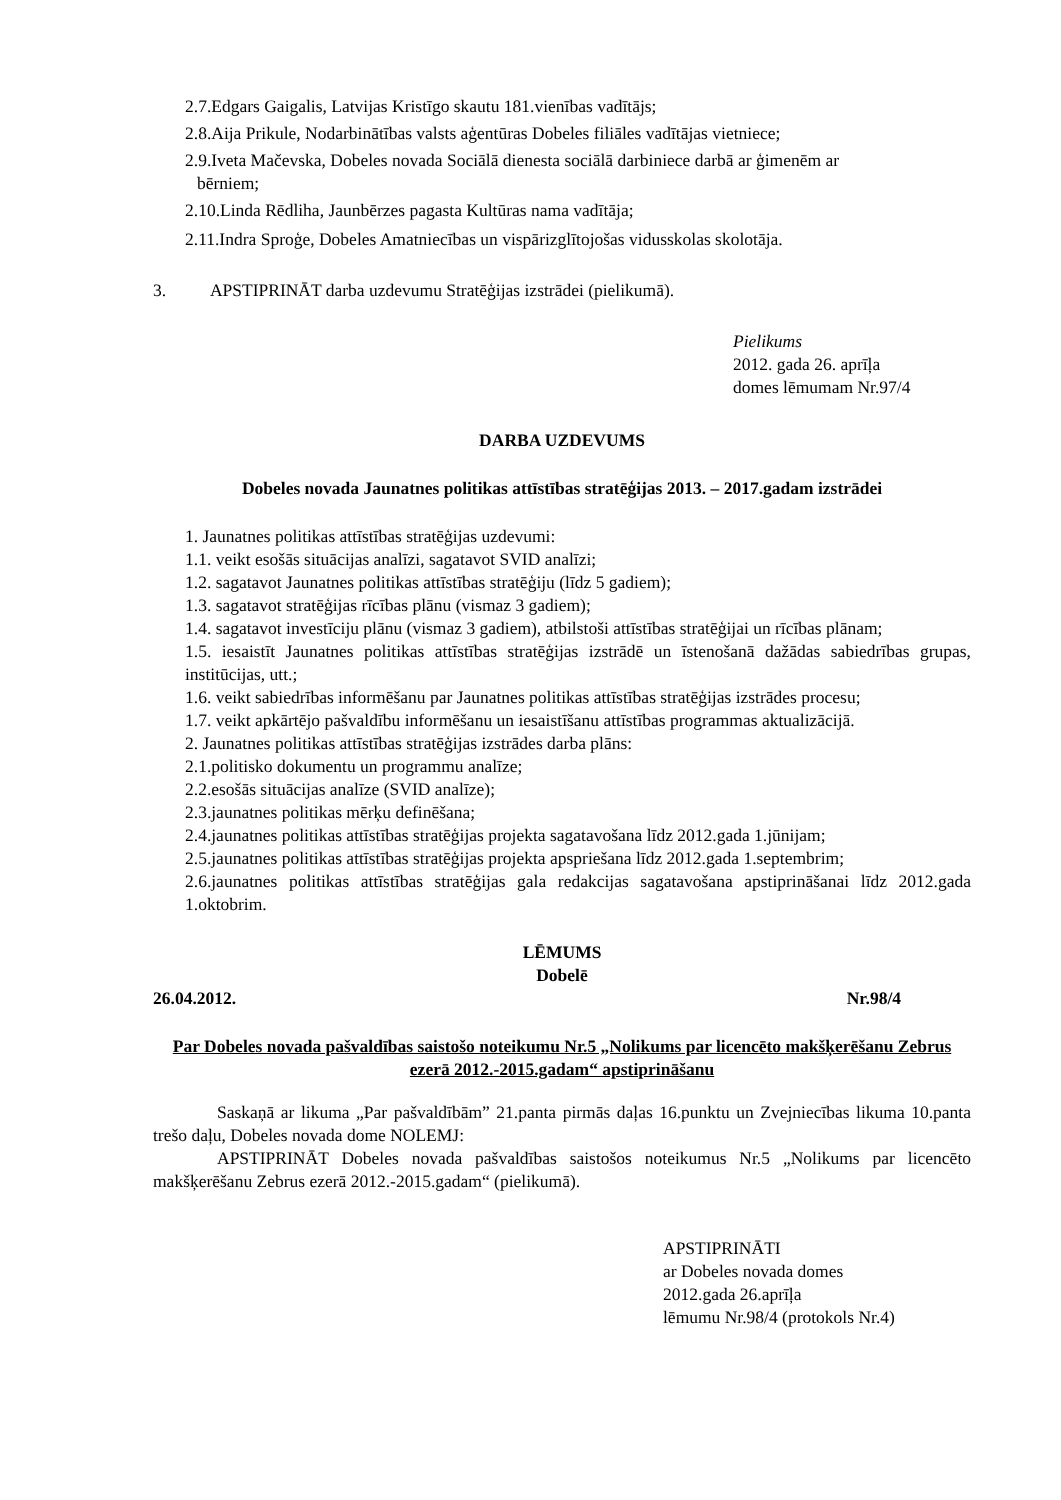2.7.Edgars Gaigalis, Latvijas Kristīgo skautu 181.vienības vadītājs;
2.8.Aija Prikule, Nodarbinātības valsts aģentūras Dobeles filiāles vadītājas vietniece;
2.9.Iveta Mačevska, Dobeles novada Sociālā dienesta sociālā darbiniece darbā ar ģimenēm ar
bērniem;
2.10.Linda Rēdliha, Jaunbērzes pagasta Kultūras nama vadītāja;
2.11.Indra Sproģe, Dobeles Amatniecības un vispārizglītojošas vidusskolas skolotāja.
3. APSTIPRINĀT darba uzdevumu Stratēģijas izstrādei (pielikumā).
Pielikums
2012. gada 26. aprīļa
domes lēmumam Nr.97/4
DARBA UZDEVUMS
Dobeles novada Jaunatnes politikas attīstības stratēģijas 2013. – 2017.gadam izstrādei
1. Jaunatnes politikas attīstības stratēģijas uzdevumi:
1.1. veikt esošās situācijas analīzi, sagatavot SVID analīzi;
1.2. sagatavot Jaunatnes politikas attīstības stratēģiju (līdz 5 gadiem);
1.3. sagatavot stratēģijas rīcības plānu (vismaz 3 gadiem);
1.4. sagatavot investīciju plānu (vismaz 3 gadiem), atbilstoši attīstības stratēģijai un rīcības plānam;
1.5. iesaistīt Jaunatnes politikas attīstības stratēģijas izstrādē un īstenošanā dažādas sabiedrības grupas, institūcijas, utt.;
1.6. veikt sabiedrības informēšanu par Jaunatnes politikas attīstības stratēģijas izstrādes procesu;
1.7. veikt apkārtējo pašvaldību informēšanu un iesaistīšanu attīstības programmas aktualizācijā.
2. Jaunatnes politikas attīstības stratēģijas izstrādes darba plāns:
2.1.politisko dokumentu un programmu analīze;
2.2.esošās situācijas analīze (SVID analīze);
2.3.jaunatnes politikas mērķu definēšana;
2.4.jaunatnes politikas attīstības stratēģijas projekta sagatavošana līdz 2012.gada 1.jūnijam;
2.5.jaunatnes politikas attīstības stratēģijas projekta apspriešana līdz 2012.gada 1.septembrim;
2.6.jaunatnes politikas attīstības stratēģijas gala redakcijas sagatavošana apstiprināšanai līdz 2012.gada 1.oktobrim.
LĒMUMS
Dobelē
26.04.2012. Nr.98/4
Par Dobeles novada pašvaldības saistošo noteikumu Nr.5 „Nolikums par licencēto makšķerēšanu Zebrus ezerā 2012.-2015.gadam“ apstiprināšanu
Saskaņā ar likuma „Par pašvaldībām” 21.panta pirmās daļas 16.punktu un Zvejniecības likuma 10.panta trešo daļu, Dobeles novada dome NOLEMJ:
APSTIPRINĀT Dobeles novada pašvaldības saistošos noteikumus Nr.5 „Nolikums par licencēto makšķerēšanu Zebrus ezerā 2012.-2015.gadam“ (pielikumā).
APSTIPRINĀTI
ar Dobeles novada domes
2012.gada 26.aprīļa
lēmumu Nr.98/4 (protokols Nr.4)